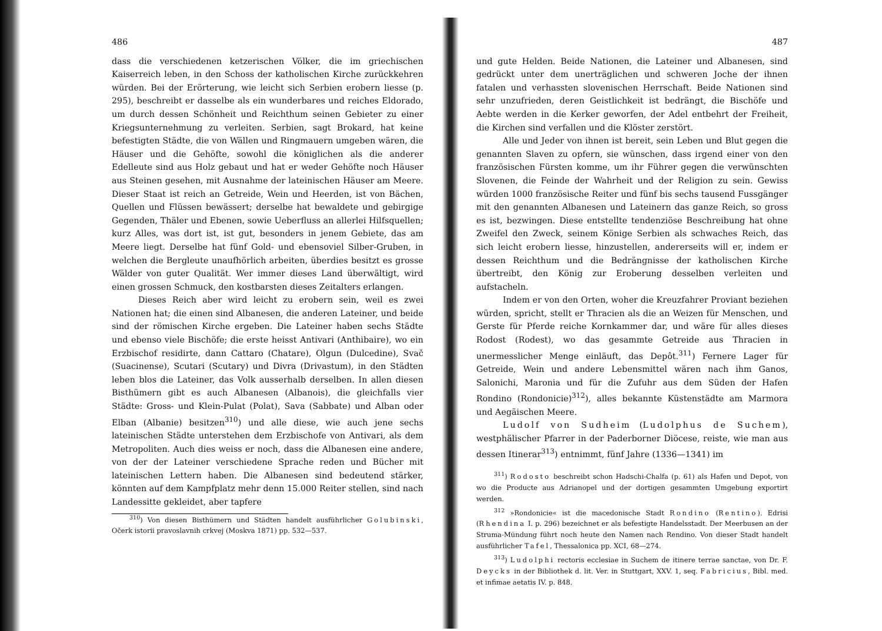486
dass die verschiedenen ketzerischen Völker, die im griechischen Kaiserreich leben, in den Schoss der katholischen Kirche zurückkehren würden. Bei der Erörterung, wie leicht sich Serbien erobern liesse (p. 295), beschreibt er dasselbe als ein wunderbares und reiches Eldorado, um durch dessen Schönheit und Reichthum seinen Gebieter zu einer Kriegsunternehmung zu verleiten. Serbien, sagt Brokard, hat keine befestigten Städte, die von Wällen und Ringmauern umgeben wären, die Häuser und die Gehöfte, sowohl die königlichen als die anderer Edelleute sind aus Holz gebaut und hat er weder Gehöfte noch Häuser aus Steinen gesehen, mit Ausnahme der lateinischen Häuser am Meere. Dieser Staat ist reich an Getreide, Wein und Heerden, ist von Bächen, Quellen und Flüssen bewässert; derselbe hat bewaldete und gebirgige Gegenden, Thäler und Ebenen, sowie Ueberfluss an allerlei Hilfsquellen; kurz Alles, was dort ist, ist gut, besonders in jenem Gebiete, das am Meere liegt. Derselbe hat fünf Gold- und ebensoviel Silber-Gruben, in welchen die Bergleute unaufhörlich arbeiten, überdies besitzt es grosse Wälder von guter Qualität. Wer immer dieses Land überwältigt, wird einen grossen Schmuck, den kostbarsten dieses Zeitalters erlangen.
Dieses Reich aber wird leicht zu erobern sein, weil es zwei Nationen hat; die einen sind Albanesen, die anderen Lateiner, und beide sind der römischen Kirche ergeben. Die Lateiner haben sechs Städte und ebenso viele Bischöfe; die erste heisst Antivari (Anthibaire), wo ein Erzbischof residirte, dann Cattaro (Chatare), Olgun (Dulcedine), Svač (Suacinense), Scutari (Scutary) und Divra (Drivastum), in den Städten leben blos die Lateiner, das Volk ausserhalb derselben. In allen diesen Bisthümern gibt es auch Albanesen (Albanois), die gleichfalls vier Städte: Gross- und Klein-Pulat (Polat), Sava (Sabbate) und Alban oder Elban (Albanie) besitzen<sup>310</sup>) und alle diese, wie auch jene sechs lateinischen Städte unterstehen dem Erzbischofe von Antivari, als dem Metropoliten. Auch dies weiss er noch, dass die Albanesen eine andere, von der der Lateiner verschiedene Sprache reden und Bücher mit lateinischen Lettern haben. Die Albanesen sind bedeutend stärker, könnten auf dem Kampfplatz mehr denn 15.000 Reiter stellen, sind nach Landessitte gekleidet, aber tapfere
<sup>310</sup>) Von diesen Bisthümern und Städten handelt ausführlicher Golubinski, Očerk istorii pravoslavnih crkvej (Moskva 1871) pp. 532—537.
487
und gute Helden. Beide Nationen, die Lateiner und Albanesen, sind gedrückt unter dem unerträglichen und schweren Joche der ihnen fatalen und verhassten slovenischen Herrschaft. Beide Nationen sind sehr unzufrieden, deren Geistlichkeit ist bedrängt, die Bischöfe und Aebte werden in die Kerker geworfen, der Adel entbehrt der Freiheit, die Kirchen sind verfallen und die Klöster zerstört.
Alle und Jeder von ihnen ist bereit, sein Leben und Blut gegen die genannten Slaven zu opfern, sie wünschen, dass irgend einer von den französischen Fürsten komme, um ihr Führer gegen die verwünschten Slovenen, die Feinde der Wahrheit und der Religion zu sein. Gewiss würden 1000 französische Reiter und fünf bis sechs tausend Fussgänger mit den genannten Albanesen und Lateinern das ganze Reich, so gross es ist, bezwingen. Diese entstellte tendenziöse Beschreibung hat ohne Zweifel den Zweck, seinem Könige Serbien als schwaches Reich, das sich leicht erobern liesse, hinzustellen, andererseits will er, indem er dessen Reichthum und die Bedrängnisse der katholischen Kirche übertreibt, den König zur Eroberung desselben verleiten und aufstacheln.
Indem er von den Orten, woher die Kreuzfahrer Proviant beziehen würden, spricht, stellt er Thracien als die an Weizen für Menschen, und Gerste für Pferde reiche Kornkammer dar, und wäre für alles dieses Rodost (Rodest), wo das gesammte Getreide aus Thracien in unermesslicher Menge einläuft, das Depôt.<sup>311</sup>) Fernere Lager für Getreide, Wein und andere Lebensmittel wären nach ihm Ganos, Salonichi, Maronia und für die Zufuhr aus dem Süden der Hafen Rondino (Rondonicie)<sup>312</sup>), alles bekannte Küstenstädte am Marmora und Aegäischen Meere.
Ludolf von Sudheim (Ludolphus de Suchem), westphälischer Pfarrer in der Paderborner Diöcese, reiste, wie man aus dessen Itinerar<sup>313</sup>) entnimmt, fünf Jahre (1336—1341) im
<sup>311</sup>) Rodosto beschreibt schon Hadschi-Chalfa (p. 61) als Hafen und Depot, von wo die Producte aus Adrianopel und der dortigen gesammten Umgebung exportirt werden.
<sup>312</sup> »Rondonicie« ist die macedonische Stadt Rondino (Rentino). Edrisi (Rhendina I. p. 296) bezeichnet er als befestigte Handelsstadt. Der Meerbusen an der Struma-Mündung führt noch heute den Namen nach Rendino. Von dieser Stadt handelt ausführlicher Tafel, Thessalonica pp. XCI, 68—274.
<sup>313</sup>) Ludolphi rectoris ecclesiae in Suchem de itinere terrae sanctae, von Dr. F. Deycks in der Bibliothek d. lit. Ver. in Stuttgart, XXV. 1, seq. Fabricius, Bibl. med. et infimae aetatis IV. p. 848.